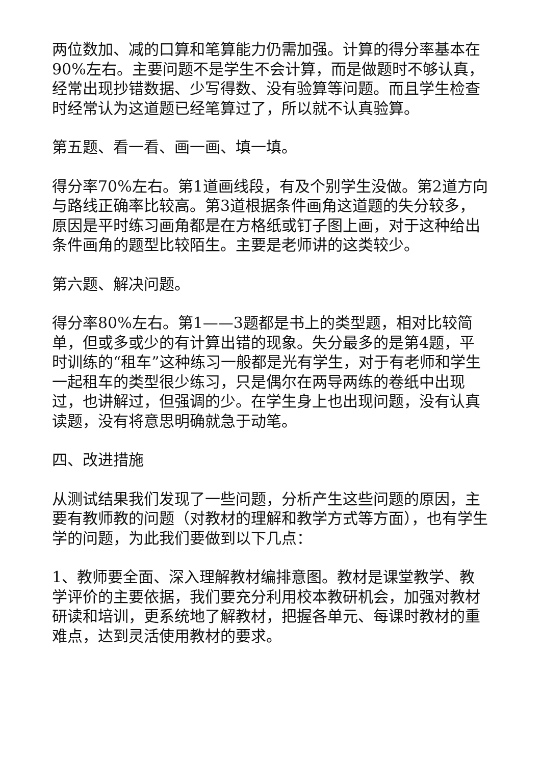两位数加、减的口算和笔算能力仍需加强。计算的得分率基本在90%左右。主要问题不是学生不会计算，而是做题时不够认真，经常出现抄错数据、少写得数、没有验算等问题。而且学生检查时经常认为这道题已经笔算过了，所以就不认真验算。
第五题、看一看、画一画、填一填。
得分率70%左右。第1道画线段，有及个别学生没做。第2道方向与路线正确率比较高。第3道根据条件画角这道题的失分较多，原因是平时练习画角都是在方格纸或钉子图上画，对于这种给出条件画角的题型比较陌生。主要是老师讲的这类较少。
第六题、解决问题。
得分率80%左右。第1——3题都是书上的类型题，相对比较简单，但或多或少的有计算出错的现象。失分最多的是第4题，平时训练的“租车”这种练习一般都是光有学生，对于有老师和学生一起租车的类型很少练习，只是偶尔在两导两练的卷纸中出现过，也讲解过，但强调的少。在学生身上也出现问题，没有认真读题，没有将意思明确就急于动笔。
四、改进措施
从测试结果我们发现了一些问题，分析产生这些问题的原因，主要有教师教的问题（对教材的理解和教学方式等方面），也有学生学的问题，为此我们要做到以下几点：
1、教师要全面、深入理解教材编排意图。教材是课堂教学、教学评价的主要依据，我们要充分利用校本教研机会，加强对教材研读和培训，更系统地了解教材，把握各单元、每课时教材的重难点，达到灵活使用教材的要求。